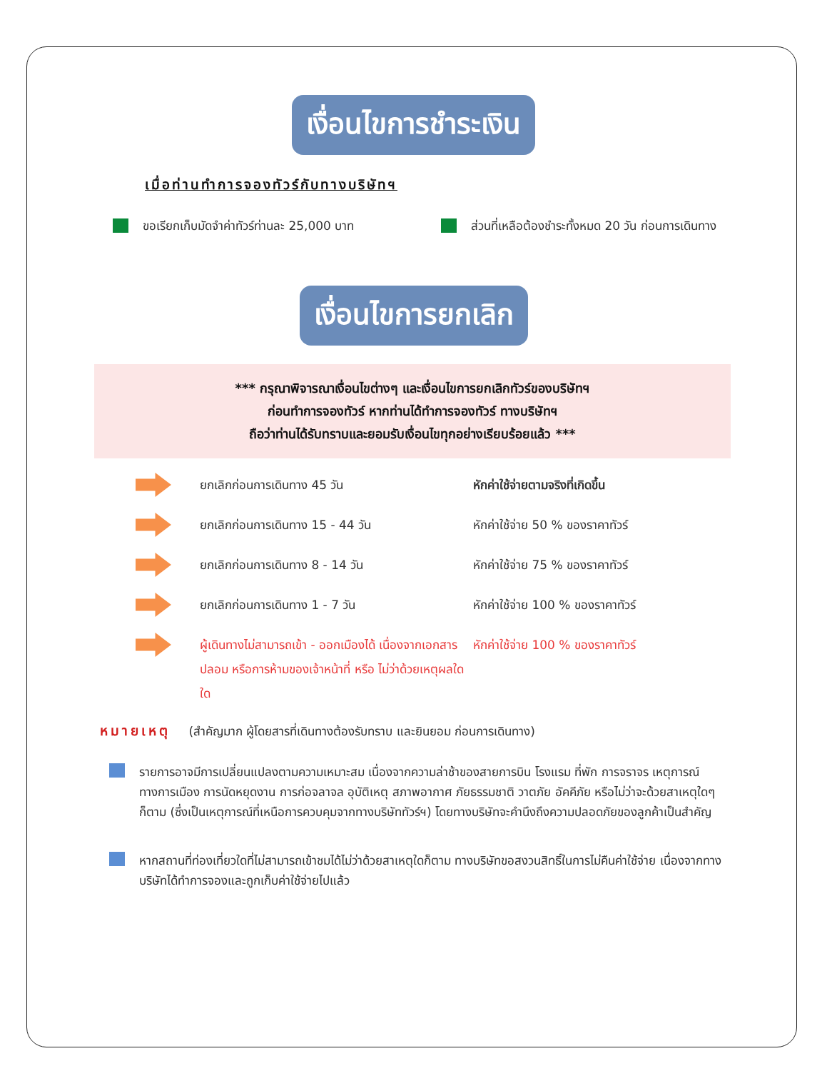เงื่อนไขการชำระเงิน
เมื่อท่านทำการจองทัวร์กับทางบริษัทฯ
ขอเรียกเก็บมัดจำค่าทัวร์ท่านละ 25,000 บาท ส่วนที่เหลือต้องชำระทั้งหมด 20 วัน ก่อนการเดินทาง
เงื่อนไขการยกเลิก
*** กรุณาพิจารณาเงื่อนไขต่างๆ และเงื่อนไขการยกเลิกทัวร์ของบริษัทฯ
ก่อนทำการจองทัวร์ หากท่านได้ทำการจองทัวร์ ทางบริษัทฯ
ถือว่าท่านได้รับทราบและยอมรับเงื่อนไขทุกอย่างเรียบร้อยแล้ว ***
ยกเลิกก่อนการเดินทาง 45 วัน หักค่าใช้จ่ายตามจริงที่เกิดขึ้น
ยกเลิกก่อนการเดินทาง 15 - 44 วัน หักค่าใช้จ่าย 50 % ของราคาทัวร์
ยกเลิกก่อนการเดินทาง 8 - 14 วัน หักค่าใช้จ่าย 75 % ของราคาทัวร์
ยกเลิกก่อนการเดินทาง 1 - 7 วัน หักค่าใช้จ่าย 100 % ของราคาทัวร์
ผู้เดินทางไม่สามารถเข้า - ออกเมืองได้ เนื่องจากเอกสารปลอม หรือการห้ามของเจ้าหน้าที่ หรือ ไม่ว่าด้วยเหตุผลใดใด หักค่าใช้จ่าย 100 % ของราคาทัวร์
หมายเหตุ (สำคัญมาก ผู้โดยสารที่เดินทางต้องรับทราบ และยินยอม ก่อนการเดินทาง)
รายการอาจมีการเปลี่ยนแปลงตามความเหมาะสม เนื่องจากความล่าช้าของสายการบิน โรงแรม ที่พัก การจราจร เหตุการณ์ทางการเมือง การนัดหยุดงาน การก่อจลาจล อุบัติเหตุ สภาพอากาศ ภัยธรรมชาติ วาตภัย อัคคีภัย หรือไม่ว่าจะด้วยสาเหตุใดๆ ก็ตาม (ซึ่งเป็นเหตุการณ์ที่เหนือการควบคุมจากทางบริษัททัวร์ฯ) โดยทางบริษัทจะคำนึงถึงความปลอดภัยของลูกค้าเป็นสำคัญ
หากสถานที่ท่องเที่ยวใดที่ไม่สามารถเข้าชมได้ไม่ว่าด้วยสาเหตุใดก็ตาม ทางบริษัทขอสงวนสิทธิ์ในการไม่คืนค่าใช้จ่าย เนื่องจากทางบริษัทได้ทำการจองและถูกเก็บค่าใช้จ่ายไปแล้ว